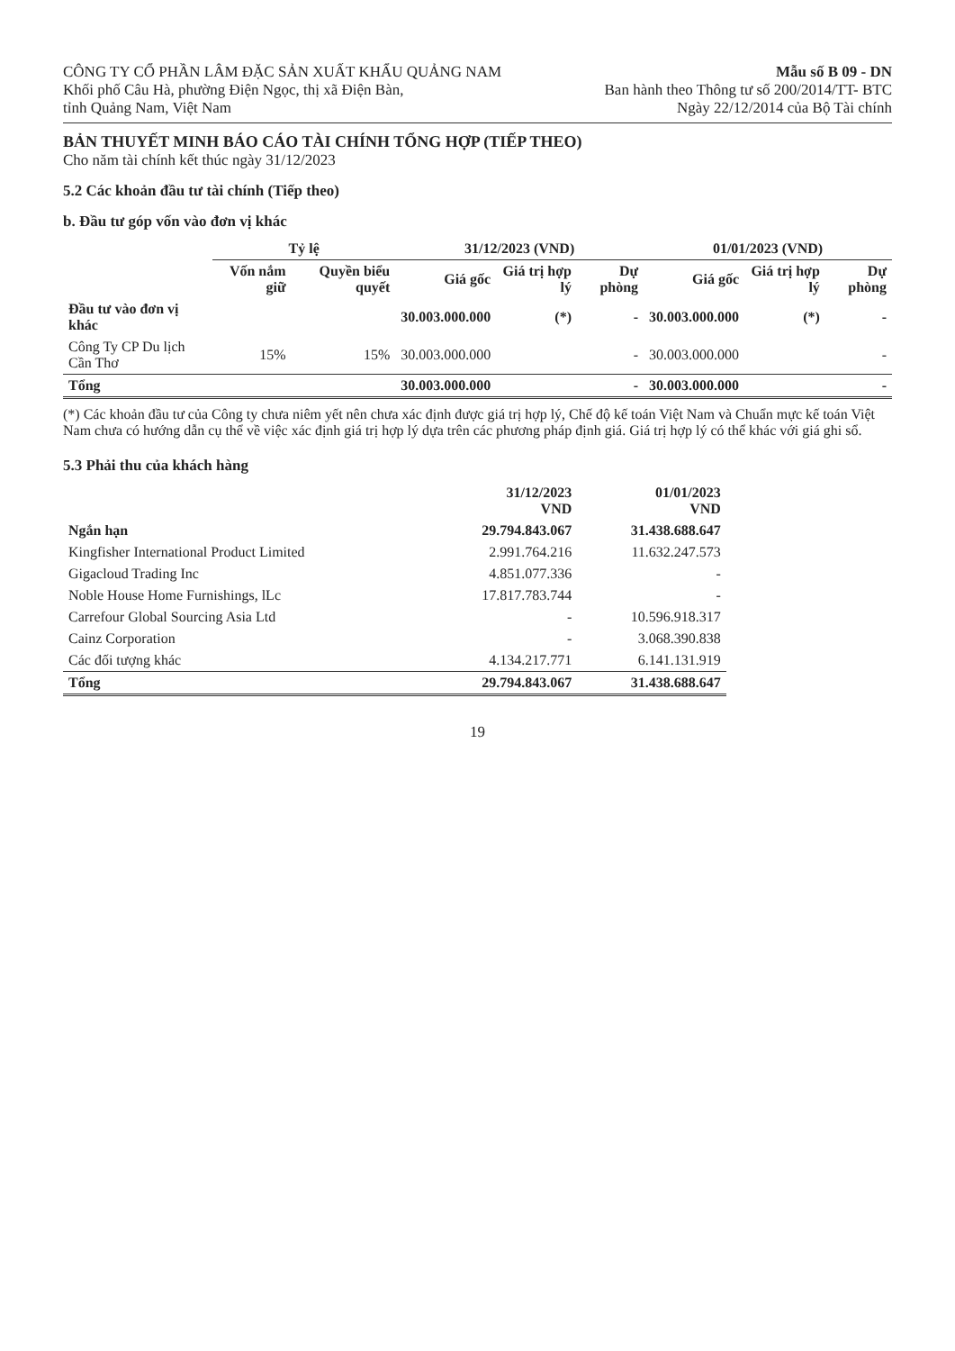CÔNG TY CỔ PHẦN LÂM ĐẶC SẢN XUẤT KHẨU QUẢNG NAM
Khối phố Câu Hà, phường Điện Ngọc, thị xã Điện Bàn,
tỉnh Quảng Nam, Việt Nam
Mẫu số B 09 - DN
Ban hành theo Thông tư số 200/2014/TT- BTC
Ngày 22/12/2014 của Bộ Tài chính
BẢN THUYẾT MINH BÁO CÁO TÀI CHÍNH TỔNG HỢP (TIẾP THEO)
Cho năm tài chính kết thúc ngày 31/12/2023
5.2 Các khoản đầu tư tài chính (Tiếp theo)
b. Đầu tư góp vốn vào đơn vị khác
| | Tỷ lệ | | 31/12/2023 (VND) | | | 01/01/2023 (VND) | | |
| --- | --- | --- | --- | --- | --- | --- | --- | --- |
| | Vốn nắm giữ | Quyền biểu quyết | Giá gốc | Giá trị hợp lý | Dự phòng | Giá gốc | Giá trị hợp lý | Dự phòng |
| Đầu tư vào đơn vị khác | | | 30.003.000.000 | (*) | - | 30.003.000.000 | (*) | - |
| Công Ty CP Du lịch Cần Thơ | 15% | 15% | 30.003.000.000 | | - | 30.003.000.000 | | - |
| Tổng | | | 30.003.000.000 | | - | 30.003.000.000 | | - |
(*) Các khoản đầu tư của Công ty chưa niêm yết nên chưa xác định được giá trị hợp lý, Chế độ kế toán Việt Nam và Chuẩn mực kế toán Việt Nam chưa có hướng dẫn cụ thể về việc xác định giá trị hợp lý dựa trên các phương pháp định giá. Giá trị hợp lý có thể khác với giá ghi sổ.
5.3 Phải thu của khách hàng
| | 31/12/2023 VND | 01/01/2023 VND |
| --- | --- | --- |
| Ngắn hạn | 29.794.843.067 | 31.438.688.647 |
| Kingfisher International Product Limited | 2.991.764.216 | 11.632.247.573 |
| Gigacloud Trading Inc | 4.851.077.336 | - |
| Noble House Home Furnishings, lLc | 17.817.783.744 | - |
| Carrefour Global Sourcing Asia Ltd | - | 10.596.918.317 |
| Cainz Corporation | - | 3.068.390.838 |
| Các đối tượng khác | 4.134.217.771 | 6.141.131.919 |
| Tổng | 29.794.843.067 | 31.438.688.647 |
19